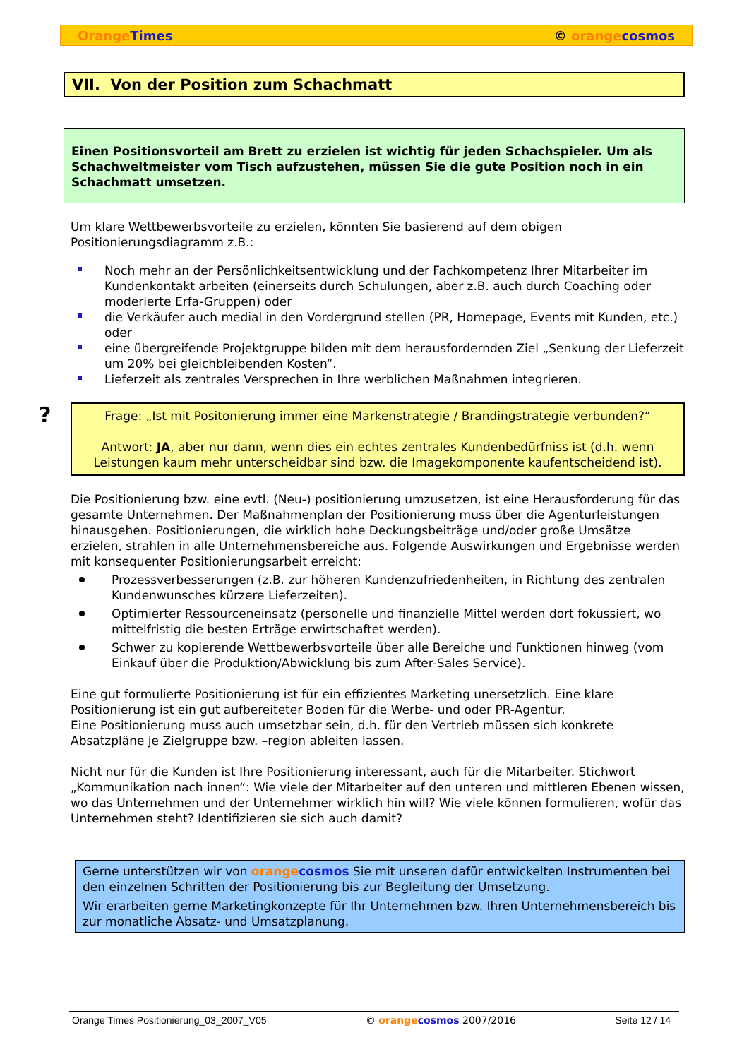Orange Times © orange cosmos
VII. Von der Position zum Schachmatt
Einen Positionsvorteil am Brett zu erzielen ist wichtig für jeden Schachspieler. Um als Schachweltmeister vom Tisch aufzustehen, müssen Sie die gute Position noch in ein Schachmatt umsetzen.
Um klare Wettbewerbsvorteile zu erzielen, könnten Sie basierend auf dem obigen Positionierungsdiagramm z.B.:
Noch mehr an der Persönlichkeitsentwicklung und der Fachkompetenz Ihrer Mitarbeiter im Kundenkontakt arbeiten (einerseits durch Schulungen, aber z.B. auch durch Coaching oder moderierte Erfa-Gruppen) oder
die Verkäufer auch medial in den Vordergrund stellen (PR, Homepage, Events mit Kunden, etc.) oder
eine übergreifende Projektgruppe bilden mit dem herausfordernden Ziel „Senkung der Lieferzeit um 20% bei gleichbleibenden Kosten“.
Lieferzeit als zentrales Versprechen in Ihre werblichen Maßnahmen integrieren.
?
Frage: „Ist mit Positonierung immer eine Markenstrategie / Brandingstrategie verbunden?“
Antwort: JA, aber nur dann, wenn dies ein echtes zentrales Kundenbedürfniss ist (d.h. wenn Leistungen kaum mehr unterscheidbar sind bzw. die Imagekomponente kaufentscheidend ist).
Die Positionierung bzw. eine evtl. (Neu-) positionierung umzusetzen, ist eine Herausforderung für das gesamte Unternehmen. Der Maßnahmenplan der Positionierung muss über die Agenturleistungen hinausgehen. Positionierungen, die wirklich hohe Deckungsbeiträge und/oder große Umsätze erzielen, strahlen in alle Unternehmensbereiche aus. Folgende Auswirkungen und Ergebnisse werden mit konsequenter Positionierungsarbeit erreicht:
Prozessverbesserungen (z.B. zur höheren Kundenzufriedenheiten, in Richtung des zentralen Kundenwunsches kürzere Lieferzeiten).
Optimierter Ressourceneinsatz (personelle und finanzielle Mittel werden dort fokussiert, wo mittelfristig die besten Erträge erwirtschaftet werden).
Schwer zu kopierende Wettbewerbsvorteile über alle Bereiche und Funktionen hinweg (vom Einkauf über die Produktion/Abwicklung bis zum After-Sales Service).
Eine gut formulierte Positionierung ist für ein effizientes Marketing unersetzlich. Eine klare Positionierung ist ein gut aufbereiteter Boden für die Werbe- und oder PR-Agentur.
Eine Positionierung muss auch umsetzbar sein, d.h. für den Vertrieb müssen sich konkrete Absatzpläne je Zielgruppe bzw. –region ableiten lassen.
Nicht nur für die Kunden ist Ihre Positionierung interessant, auch für die Mitarbeiter. Stichwort „Kommunikation nach innen“: Wie viele der Mitarbeiter auf den unteren und mittleren Ebenen wissen, wo das Unternehmen und der Unternehmer wirklich hin will? Wie viele können formulieren, wofür das Unternehmen steht? Identifizieren sie sich auch damit?
Gerne unterstützen wir von orange cosmos Sie mit unseren dafür entwickelten Instrumenten bei den einzelnen Schritten der Positionierung bis zur Begleitung der Umsetzung.
Wir erarbeiten gerne Marketingkonzepte für Ihr Unternehmen bzw. Ihren Unternehmensbereich bis zur monatliche Absatz- und Umsatzplanung.
Orange Times Positionierung_03_2007_V05 © orange cosmos 2007/2016 Seite 12 / 14